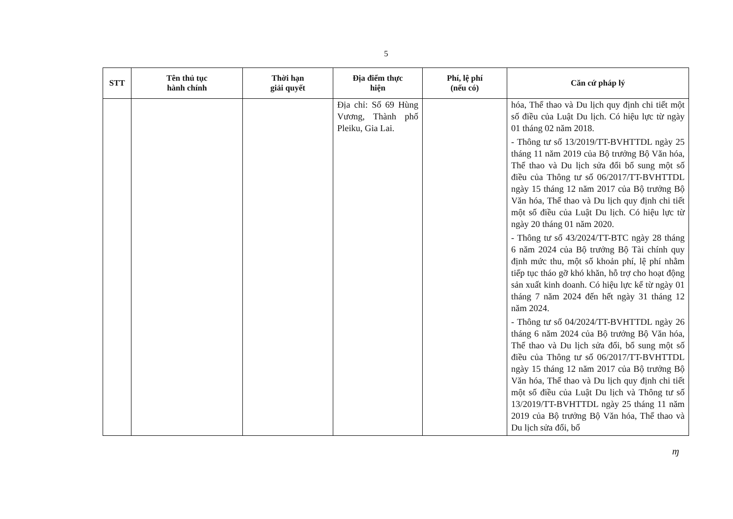5
| STT | Tên thủ tục hành chính | Thời hạn giải quyết | Địa điểm thực hiện | Phí, lệ phí (nếu có) | Căn cứ pháp lý |
| --- | --- | --- | --- | --- | --- |
| | | | Địa chỉ: Số 69 Hùng Vương, Thành phố Pleiku, Gia Lai. | | hóa, Thể thao và Du lịch quy định chi tiết một số điều của Luật Du lịch. Có hiệu lực từ ngày 01 tháng 02 năm 2018. - Thông tư số 13/2019/TT-BVHTTDL ngày 25 tháng 11 năm 2019 của Bộ trưởng Bộ Văn hóa, Thể thao và Du lịch sửa đổi bổ sung một số điều của Thông tư số 06/2017/TT-BVHTTDL ngày 15 tháng 12 năm 2017 của Bộ trưởng Bộ Văn hóa, Thể thao và Du lịch quy định chi tiết một số điều của Luật Du lịch. Có hiệu lực từ ngày 20 tháng 01 năm 2020. - Thông tư số 43/2024/TT-BTC ngày 28 tháng 6 năm 2024 của Bộ trưởng Bộ Tài chính quy định mức thu, một số khoản phí, lệ phí nhằm tiếp tục tháo gỡ khó khăn, hỗ trợ cho hoạt động sản xuất kinh doanh. Có hiệu lực kể từ ngày 01 tháng 7 năm 2024 đến hết ngày 31 tháng 12 năm 2024. - Thông tư số 04/2024/TT-BVHTTDL ngày 26 tháng 6 năm 2024 của Bộ trưởng Bộ Văn hóa, Thể thao và Du lịch sửa đổi, bổ sung một số điều của Thông tư số 06/2017/TT-BVHTTDL ngày 15 tháng 12 năm 2017 của Bộ trưởng Bộ Văn hóa, Thể thao và Du lịch quy định chi tiết một số điều của Luật Du lịch và Thông tư số 13/2019/TT-BVHTTDL ngày 25 tháng 11 năm 2019 của Bộ trưởng Bộ Văn hóa, Thể thao và Du lịch sửa đổi, bổ |
ɱ